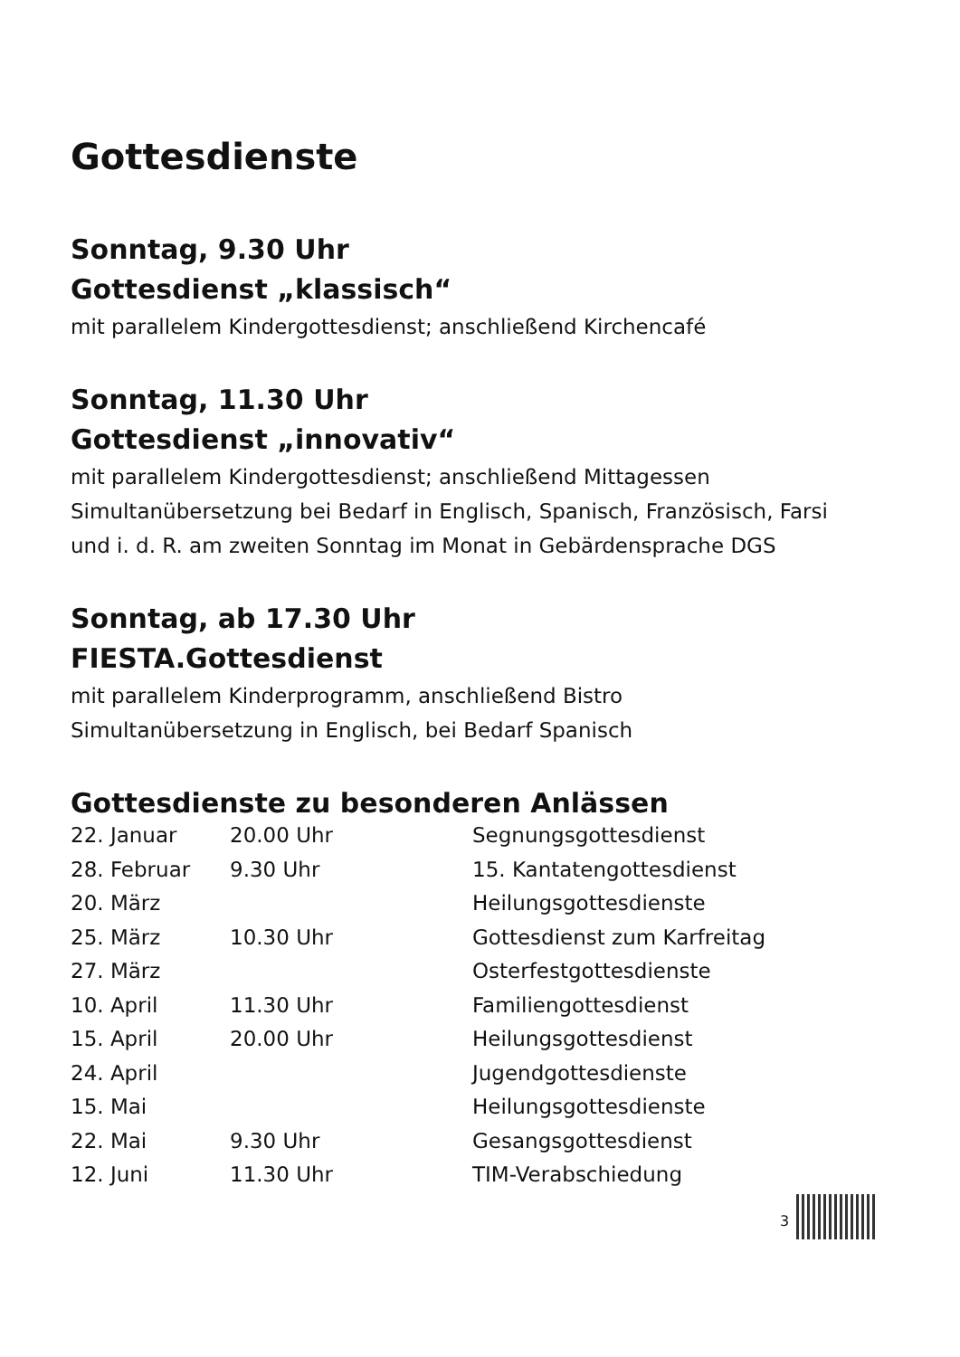Gottesdienste
Sonntag, 9.30 Uhr
Gottesdienst „klassisch“
mit parallelem Kindergottesdienst; anschließend Kirchencafé
Sonntag, 11.30 Uhr
Gottesdienst „innovativ“
mit parallelem Kindergottesdienst; anschließend Mittagessen
Simultanübersetzung bei Bedarf in Englisch, Spanisch, Französisch, Farsi
und i. d. R. am zweiten Sonntag im Monat in Gebärdensprache DGS
Sonntag, ab 17.30 Uhr
FIESTA.Gottesdienst
mit parallelem Kinderprogramm, anschließend Bistro
Simultanübersetzung in Englisch, bei Bedarf Spanisch
Gottesdienste zu besonderen Anlässen
| 22. Januar | 20.00 Uhr | Segnungsgottesdienst |
| 28. Februar | 9.30 Uhr | 15. Kantatengottesdienst |
| 20. März | | Heilungsgottesdienste |
| 25. März | 10.30 Uhr | Gottesdienst zum Karfreitag |
| 27. März | | Osterfestgottesdienste |
| 10. April | 11.30 Uhr | Familiengottesdienst |
| 15. April | 20.00 Uhr | Heilungsgottesdienst |
| 24. April | | Jugendgottesdienste |
| 15. Mai | | Heilungsgottesdienste |
| 22. Mai | 9.30 Uhr | Gesangsgottesdienst |
| 12. Juni | 11.30 Uhr | TIM-Verabschiedung |
3